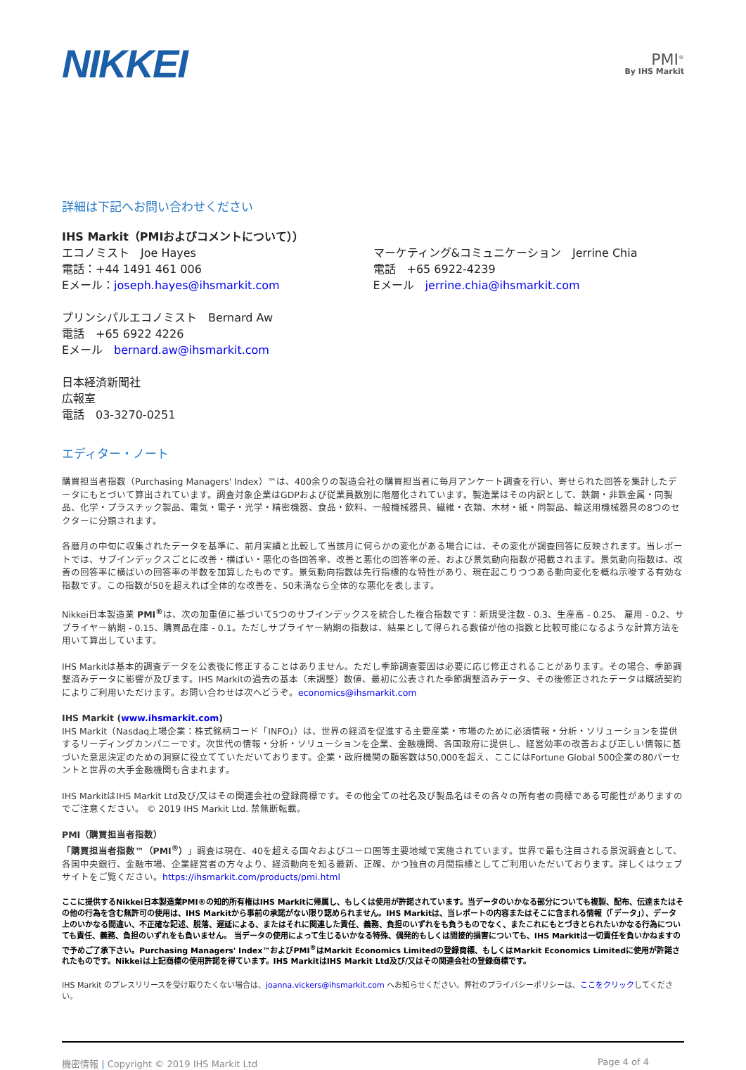NIKKEI
PMI<sup>®</sup>
By IHS Markit
詳細は下記へお問い合わせください
IHS Markit（PMIおよびコメントについて））
エコノミスト　Joe Hayes
電話：+44 1491 461 006
Eメール：joseph.hayes@ihsmarkit.com
マーケティング&コミュニケーション　Jerrine Chia
電話　+65 6922-4239
Eメール　jerrine.chia@ihsmarkit.com
プリンシパルエコノミスト　Bernard Aw
電話　+65 6922 4226
Eメール　bernard.aw@ihsmarkit.com
日本経済新聞社
広報室
電話　03-3270-0251
エディター・ノート
購買担当者指数（Purchasing Managers' Index）™は、400余りの製造会社の購買担当者に毎月アンケート調査を行い、寄せられた回答を集計したデータにもとづいて算出されています。調査対象企業はGDPおよび従業員数別に階層化されています。製造業はその内訳として、鉄鋼・非鉄金属・同製品、化学・プラスチック製品、電気・電子・光学・精密機器、食品・飲料、一般機械器具、繊維・衣類、木材・紙・同製品、輸送用機械器具の8つのセクターに分類されます。
各暦月の中旬に収集されたデータを基準に、前月実績と比較して当該月に何らかの変化がある場合には、その変化が調査回答に反映されます。当レポートでは、サブインデックスごとに改善・横ばい・悪化の各回答率、改善と悪化の回答率の差、および景気動向指数が掲載されます。景気動向指数は、改善の回答率に横ばいの回答率の半数を加算したものです。景気動向指数は先行指標的な特性があり、現在起こりつつある動向変化を概ね示唆する有効な指数です。この指数が50を超えれば全体的な改善を、50未満なら全体的な悪化を表します。
Nikkei日本製造業 PMI<sup>®</sup>は、次の加重値に基づいて5つのサブインデックスを統合した複合指数です：新規受注数 - 0.3、生産高 - 0.25、 雇用 - 0.2、サプライヤー納期 - 0.15、購買品在庫 - 0.1。ただしサプライヤー納期の指数は、結果として得られる数値が他の指数と比較可能になるような計算方法を用いて算出しています。
IHS Markitは基本的調査データを公表後に修正することはありません。ただし季節調査要因は必要に応じ修正されることがあります。その場合、季節調整済みデータに影響が及びます。IHS Markitの過去の基本（未調整）数値、最初に公表された季節調整済みデータ、その後修正されたデータは購読契約によりご利用いただけます。お問い合わせは次へどうぞ。economics@ihsmarkit.com
IHS Markit (www.ihsmarkit.com)
IHS Markit（Nasdaq上場企業：株式銘柄コード「INFO」）は、世界の経済を促進する主要産業・市場のために必須情報・分析・ソリューションを提供するリーディングカンパニーです。次世代の情報・分析・ソリューションを企業、金融機関、各国政府に提供し、経営効率の改善および正しい情報に基づいた意思決定のための洞察に役立てていただいております。企業・政府機関の顧客数は50,000を超え、ここにはFortune Global 500企業の80パーセントと世界の大手金融機関も含まれます。
IHS MarkitはIHS Markit Ltd及び/又はその関連会社の登録商標です。その他全ての社名及び製品名はその各々の所有者の商標である可能性がありますのでご注意ください。 © 2019 IHS Markit Ltd. 禁無断転載。
PMI（購買担当者指数）
「購買担当者指数™（PMI<sup>®</sup>）」調査は現在、40を超える国々およびユーロ圏等主要地域で実施されています。世界で最も注目される景況調査として、各国中央銀行、金融市場、企業経営者の方々より、経済動向を知る最新、正確、かつ独自の月間指標としてご利用いただいております。詳しくはウェブサイトをご覧ください。https://ihsmarkit.com/products/pmi.html
ここに提供するNikkei日本製造業PMI®の知的所有権はIHS Markitに帰属し、もしくは使用が許諾されています。当データのいかなる部分についても複製、配布、伝達またはその他の行為を含む無許可の使用は、IHS Markitから事前の承諾がない限り認められません。IHS Markitは、当レポートの内容またはそこに含まれる情報（「データ」）、データ上のいかなる間違い、不正確な記述、脱落、遅延による、またはそれに関連した責任、義務、負担のいずれをも負うものでなく、またこれにもとづきとられたいかなる行為についても責任、義務、負担のいずれをも負いません。 当データの使用によって生じるいかなる特殊、偶発的もしくは間接的損害についても、IHS Markitは一切責任を負いかねますので予めご了承下さい。Purchasing Managers' Index™およびPMI<sup>®</sup>はMarkit Economics Limitedの登録商標、もしくはMarkit Economics Limitedに使用が許諾されたものです。Nikkeiは上記商標の使用許諾を得ています。IHS MarkitはIHS Markit Ltd及び/又はその関連会社の登録商標です。
IHS Markit のプレスリリースを受け取りたくない場合は、joanna.vickers@ihsmarkit.com へお知らせください。弊社のプライバシーポリシーは、ここをクリックしてください。
機密情報 | Copyright © 2019 IHS Markit Ltd Page 4 of 4